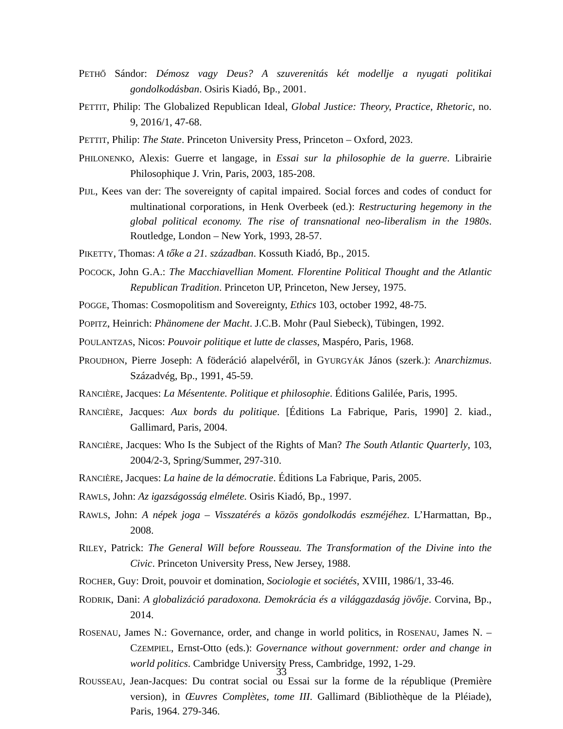PETHŐ Sándor: Démosz vagy Deus? A szuverenitás két modellje a nyugati politikai gondolkodásban. Osiris Kiadó, Bp., 2001.
PETTIT, Philip: The Globalized Republican Ideal, Global Justice: Theory, Practice, Rhetoric, no. 9, 2016/1, 47-68.
PETTIT, Philip: The State. Princeton University Press, Princeton – Oxford, 2023.
PHILONENKO, Alexis: Guerre et langage, in Essai sur la philosophie de la guerre. Librairie Philosophique J. Vrin, Paris, 2003, 185-208.
PIJL, Kees van der: The sovereignty of capital impaired. Social forces and codes of conduct for multinational corporations, in Henk Overbeek (ed.): Restructuring hegemony in the global political economy. The rise of transnational neo-liberalism in the 1980s. Routledge, London – New York, 1993, 28-57.
PIKETTY, Thomas: A tőke a 21. században. Kossuth Kiadó, Bp., 2015.
POCOCK, John G.A.: The Macchiavellian Moment. Florentine Political Thought and the Atlantic Republican Tradition. Princeton UP, Princeton, New Jersey, 1975.
POGGE, Thomas: Cosmopolitism and Sovereignty, Ethics 103, october 1992, 48-75.
POPITZ, Heinrich: Phänomene der Macht. J.C.B. Mohr (Paul Siebeck), Tübingen, 1992.
POULANTZAS, Nicos: Pouvoir politique et lutte de classes, Maspéro, Paris, 1968.
PROUDHON, Pierre Joseph: A föderáció alapelvéről, in GYURGYÁK János (szerk.): Anarchizmus. Századvég, Bp., 1991, 45-59.
RANCIÈRE, Jacques: La Mésentente. Politique et philosophie. Éditions Galilée, Paris, 1995.
RANCIÈRE, Jacques: Aux bords du politique. [Éditions La Fabrique, Paris, 1990] 2. kiad., Gallimard, Paris, 2004.
RANCIÈRE, Jacques: Who Is the Subject of the Rights of Man? The South Atlantic Quarterly, 103, 2004/2-3, Spring/Summer, 297-310.
RANCIÈRE, Jacques: La haine de la démocratie. Éditions La Fabrique, Paris, 2005.
RAWLS, John: Az igazságosság elmélete. Osiris Kiadó, Bp., 1997.
RAWLS, John: A népek joga – Visszatérés a közös gondolkodás eszméjéhez. L’Harmattan, Bp., 2008.
RILEY, Patrick: The General Will before Rousseau. The Transformation of the Divine into the Civic. Princeton University Press, New Jersey, 1988.
ROCHER, Guy: Droit, pouvoir et domination, Sociologie et sociétés, XVIII, 1986/1, 33-46.
RODRIK, Dani: A globalizáció paradoxona. Demokrácia és a világgazdaság jövője. Corvina, Bp., 2014.
ROSENAU, James N.: Governance, order, and change in world politics, in ROSENAU, James N. – CZEMPIEL, Ernst-Otto (eds.): Governance without government: order and change in world politics. Cambridge University Press, Cambridge, 1992, 1-29.
ROUSSEAU, Jean-Jacques: Du contrat social ou Essai sur la forme de la république (Première version), in Œuvres Complètes, tome III. Gallimard (Bibliothèque de la Pléiade), Paris, 1964. 279-346.
33